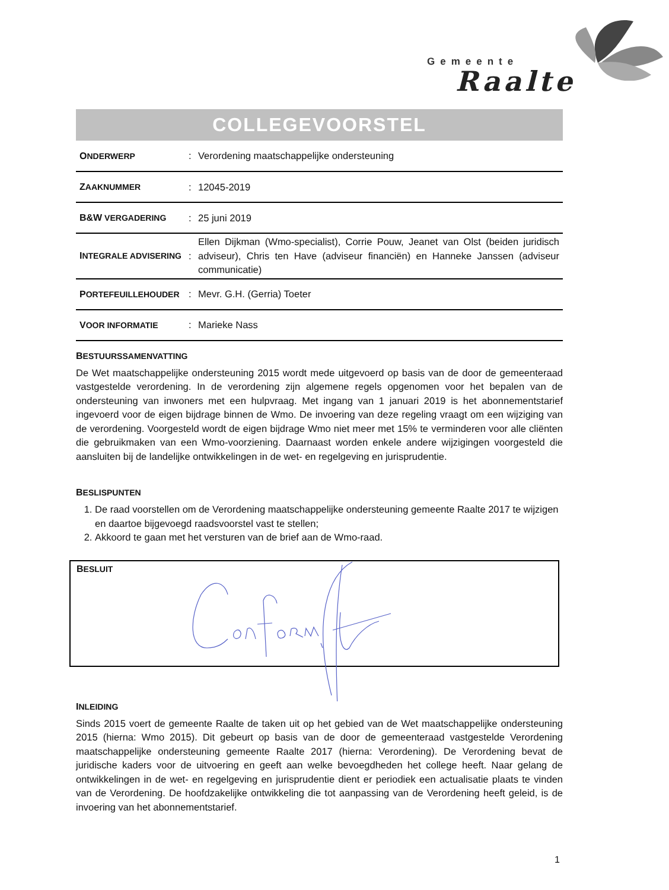Gemeente
Raalte
COLLEGEVOORSTEL
| O NDERWERP | : | Verordening maatschappelijke ondersteuning |
| Z AAKNUMMER | : | 12045-2019 |
| B&W VERGADERING | : | 25 juni 2019 |
| I NTEGRALE ADVISERING | : | Ellen Dijkman (Wmo-specialist), Corrie Pouw, Jeanet van Olst (beiden juridisch adviseur), Chris ten Have (adviseur financiën) en Hanneke Janssen (adviseur communicatie) |
| P ORTEFEUILLEHOUDER | : | Mevr. G.H. (Gerria) Toeter |
| V OOR INFORMATIE | : | Marieke Nass |
BESTUURSSAMENVATTING
De Wet maatschappelijke ondersteuning 2015 wordt mede uitgevoerd op basis van de door de gemeenteraad vastgestelde verordening. In de verordening zijn algemene regels opgenomen voor het bepalen van de ondersteuning van inwoners met een hulpvraag. Met ingang van 1 januari 2019 is het abonnementstarief ingevoerd voor de eigen bijdrage binnen de Wmo. De invoering van deze regeling vraagt om een wijziging van de verordening. Voorgesteld wordt de eigen bijdrage Wmo niet meer met 15% te verminderen voor alle cliënten die gebruikmaken van een Wmo-voorziening. Daarnaast worden enkele andere wijzigingen voorgesteld die aansluiten bij de landelijke ontwikkelingen in de wet- en regelgeving en jurisprudentie.
BESLISPUNTEN
1. De raad voorstellen om de Verordening maatschappelijke ondersteuning gemeente Raalte 2017 te wijzigen en daartoe bijgevoegd raadsvoorstel vast te stellen;
2. Akkoord te gaan met het versturen van de brief aan de Wmo-raad.
BESLUIT
INLEIDING
Sinds 2015 voert de gemeente Raalte de taken uit op het gebied van de Wet maatschappelijke ondersteuning 2015 (hierna: Wmo 2015). Dit gebeurt op basis van de door de gemeenteraad vastgestelde Verordening maatschappelijke ondersteuning gemeente Raalte 2017 (hierna: Verordening). De Verordening bevat de juridische kaders voor de uitvoering en geeft aan welke bevoegdheden het college heeft. Naar gelang de ontwikkelingen in de wet- en regelgeving en jurisprudentie dient er periodiek een actualisatie plaats te vinden van de Verordening. De hoofdzakelijke ontwikkeling die tot aanpassing van de Verordening heeft geleid, is de invoering van het abonnementstarief.
1